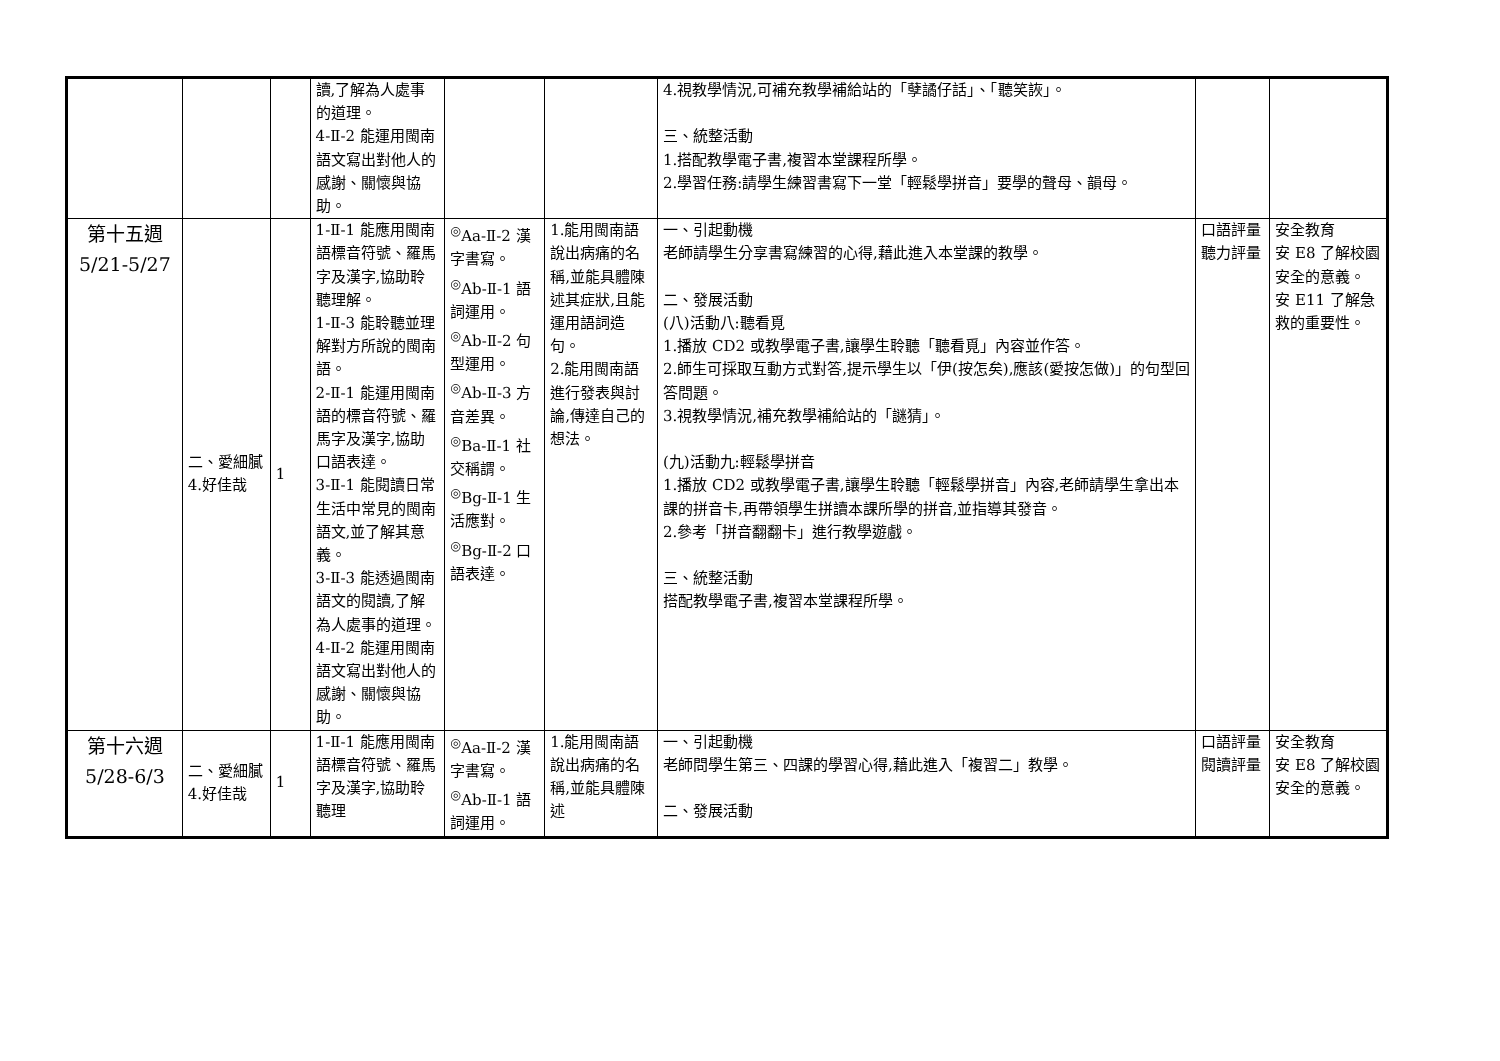| | | | 讀,了解為人處事的道理。 4-Ⅱ-2 能運用閩南語文寫出對他人的感謝、關懷與協助。 | | | 4.視教學情況,可補充教學補給站的「孽譎仔話」、「聽笑詼」。 三、統整活動 1.搭配教學電子書,複習本堂課程所學。 2.學習任務:請學生練習書寫下一堂「輕鬆學拼音」要學的聲母、韻母。 | | |
| 第十五週 5/21-5/27 | 二、愛細膩 4.好佳哉 | 1 | 1-Ⅱ-1 能應用閩南語標音符號、羅馬字及漢字,協助聆聽理解。 1-Ⅱ-3 能聆聽並理解對方所說的閩南語。 2-Ⅱ-1 能運用閩南語的標音符號、羅馬字及漢字,協助口語表達。 3-Ⅱ-1 能閱讀日常生活中常見的閩南語文,並了解其意義。 3-Ⅱ-3 能透過閩南語文的閱讀,了解為人處事的道理。 4-Ⅱ-2 能運用閩南語文寫出對他人的感謝、關懷與協助。 | <sup>◎</sup>Aa-Ⅱ-2 漢字書寫。 <sup>◎</sup>Ab-Ⅱ-1 語詞運用。 <sup>◎</sup>Ab-Ⅱ-2 句型運用。 <sup>◎</sup>Ab-Ⅱ-3 方音差異。 <sup>◎</sup>Ba-Ⅱ-1 社交稱謂。 <sup>◎</sup>Bg-Ⅱ-1 生活應對。 <sup>◎</sup>Bg-Ⅱ-2 口語表達。 | 1.能用閩南語說出病痛的名稱,並能具體陳述其症狀,且能運用語詞造句。 2.能用閩南語進行發表與討論,傳達自己的想法。 | 一、引起動機 老師請學生分享書寫練習的心得,藉此進入本堂課的教學。 二、發展活動 (八)活動八:聽看覓 1.播放 CD2 或教學電子書,讓學生聆聽「聽看覓」內容並作答。 2.師生可採取互動方式對答,提示學生以「伊(按怎矣),應該(愛按怎做)」的句型回答問題。 3.視教學情況,補充教學補給站的「謎猜」。 (九)活動九:輕鬆學拼音 1.播放 CD2 或教學電子書,讓學生聆聽「輕鬆學拼音」內容,老師請學生拿出本課的拼音卡,再帶領學生拼讀本課所學的拼音,並指導其發音。 2.參考「拼音翻翻卡」進行教學遊戲。 三、統整活動 搭配教學電子書,複習本堂課程所學。 | 口語評量 聽力評量 | 安全教育 安 E8 了解校園安全的意義。 安 E11 了解急救的重要性。 |
| 第十六週 5/28-6/3 | 二、愛細膩 4.好佳哉 | 1 | 1-Ⅱ-1 能應用閩南語標音符號、羅馬字及漢字,協助聆聽理 | <sup>◎</sup>Aa-Ⅱ-2 漢字書寫。 <sup>◎</sup>Ab-Ⅱ-1 語詞運用。 | 1.能用閩南語說出病痛的名稱,並能具體陳述 | 一、引起動機 老師問學生第三、四課的學習心得,藉此進入「複習二」教學。 二、發展活動 | 口語評量 閱讀評量 | 安全教育 安 E8 了解校園安全的意義。 |